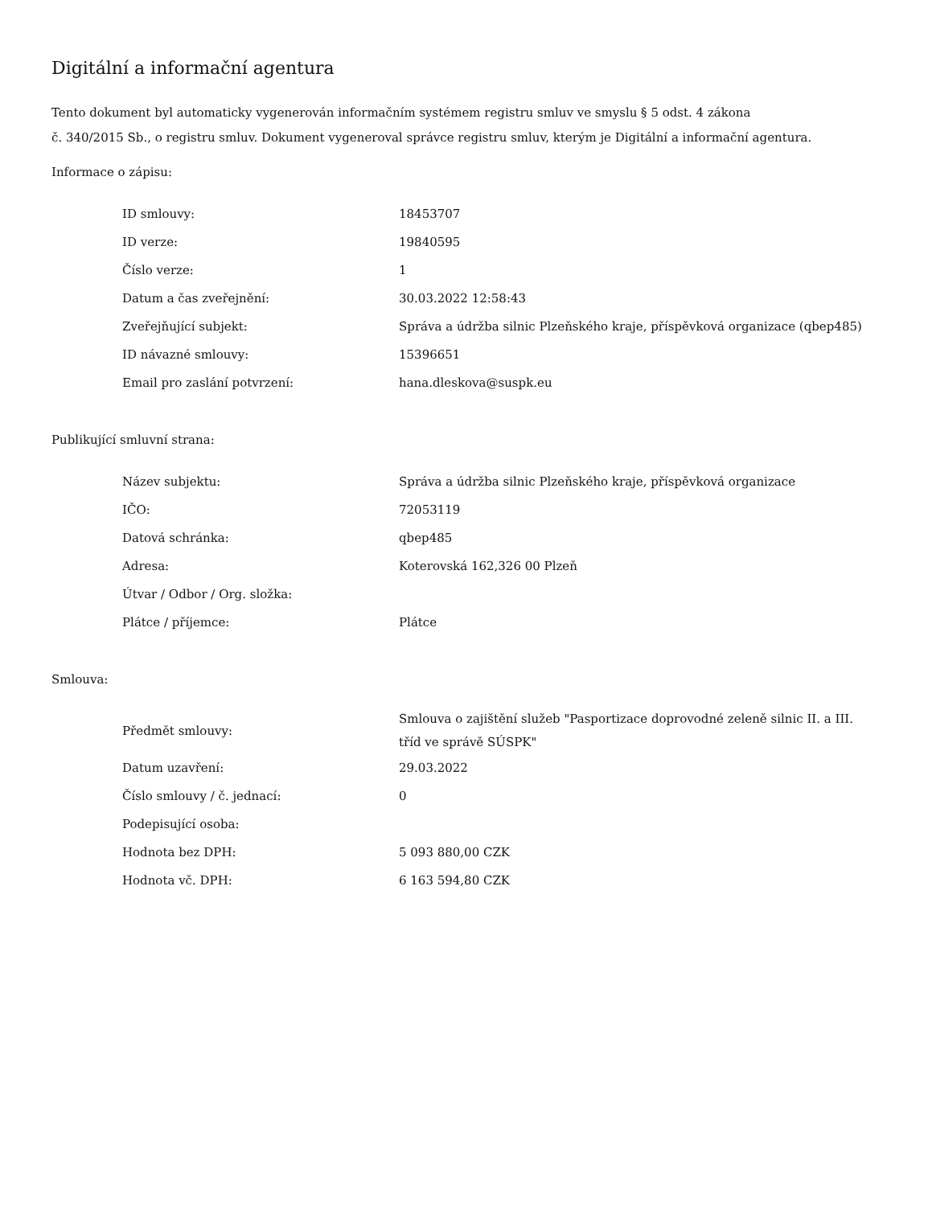Digitální a informační agentura
Tento dokument byl automaticky vygenerován informačním systémem registru smluv ve smyslu § 5 odst. 4 zákona
č. 340/2015 Sb., o registru smluv. Dokument vygeneroval správce registru smluv, kterým je Digitální a informační agentura.
Informace o zápisu:
| ID smlouvy: | 18453707 |
| ID verze: | 19840595 |
| Číslo verze: | 1 |
| Datum a čas zveřejnění: | 30.03.2022 12:58:43 |
| Zveřejňující subjekt: | Správa a údržba silnic Plzeňského kraje, příspěvková organizace (qbep485) |
| ID návazné smlouvy: | 15396651 |
| Email pro zaslání potvrzení: | hana.dleskova@suspk.eu |
Publikující smluvní strana:
| Název subjektu: | Správa a údržba silnic Plzeňského kraje, příspěvková organizace |
| IČO: | 72053119 |
| Datová schránka: | qbep485 |
| Adresa: | Koterovská 162,326 00 Plzeň |
| Útvar / Odbor / Org. složka: | |
| Plátce / příjemce: | Plátce |
Smlouva:
| Předmět smlouvy: | Smlouva o zajištění služeb "Pasportizace doprovodné zeleně silnic II. a III. tříd ve správě SÚSPK" |
| Datum uzavření: | 29.03.2022 |
| Číslo smlouvy / č. jednací: | 0 |
| Podepisující osoba: | |
| Hodnota bez DPH: | 5 093 880,00 CZK |
| Hodnota vč. DPH: | 6 163 594,80 CZK |